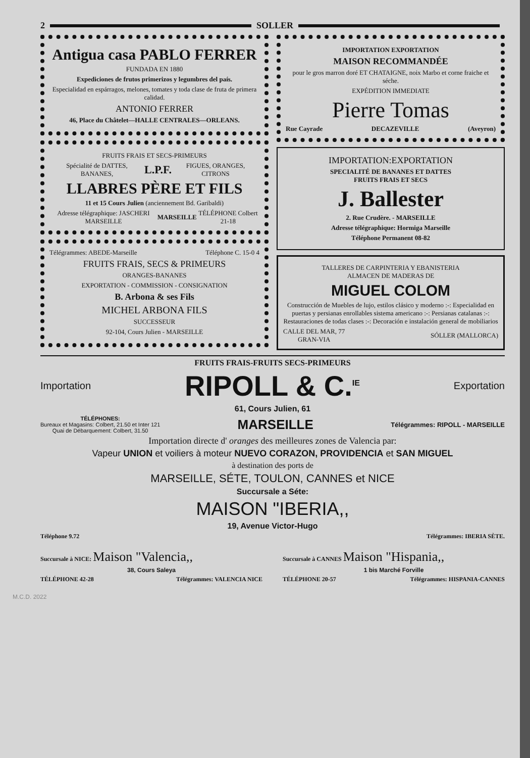2 SOLLER
Antigua casa PABLO FERRER
FUNDADA EN 1880
Expediciones de frutos primerizos y legumbres del país.
Especialidad en espárragos, melones, tomates y toda clase de fruta de primera calidad.
ANTONIO FERRER
46, Place du Châtelet—HALLE CENTRALES—ORLEANS.
FRUITS FRAIS ET SECS-PRIMEURS
Spécialité de DATTES, BANANES, L.P.F. FIGUES, ORANGES, CITRONS
LLABRES PÈRE ET FILS
11 et 15 Cours Julien (anciennement Bd. Garibaldi)
Adresse télégraphique: JASCHERI MARSEILLE MARSEILLE TÉLÉPHONE Colbert 21-18
Télégrammes: ABEDE-Marseille Téléphone C. 15-0 4
FRUITS FRAIS, SECS & PRIMEURS
ORANGES-BANANES
EXPORTATION - COMMISSION - CONSIGNATION
B. Arbona & ses Fils
MICHEL ARBONA FILS
SUCCESSEUR
92-104, Cours Julien - MARSEILLE
IMPORTATION EXPORTATION
MAISON RECOMMANDÉE
pour le gros marron doré ET CHATAIGNE, noix Marbo et corne fraiche et séche.
EXPÉDITION IMMEDIATE
Pierre Tomas
Rue Cayrade DECAZEVILLE (Aveyron)
IMPORTATION:EXPORTATION
SPECIALITÉ DE BANANES ET DATTES
FRUITS FRAIS ET SECS
J. Ballester
2. Rue Crudère. - MARSEILLE
Adresse télégraphique: Hormiga Marseille
Téléphone Permanent 08-82
TALLERES DE CARPINTERIA Y EBANISTERIA
ALMACEN DE MADERAS DE
MIGUEL COLOM
Construcción de Muebles de lujo, estilos clásico y moderno :-: Especialidad en puertas y persianas enrollables sistema americano :-: Persianas catalanas :-: Restauraciones de todas clases :-: Decoración e instalación general de mobiliarios
CALLE DEL MAR, 77
GRAN-VIA SÓLLER (MALLORCA)
FRUITS FRAIS-FRUITS SECS-PRIMEURS
Importation RIPOLL & C.<sup>IE</sup> Exportation
61, Cours Julien, 61
TÉLÉPHONES:
Bureaux et Magasins: Colbert, 21.50 et Inter 121
Quai de Débarquement: Colbert, 31.50 MARSEILLE Télégrammes: RIPOLL - MARSEILLE
Importation directe d' oranges des meilleures zones de Valencia par:
Vapeur UNION et voiliers à moteur NUEVO CORAZON, PROVIDENCIA et SAN MIGUEL
à destination des ports de
MARSEILLE, SÉTE, TOULON, CANNES et NICE
Succursale a Séte:
MAISON "IBERIA,,
19, Avenue Victor-Hugo
Téléphone 9.72 Télégrammes: IBERIA SÈTE.
Succursale à NICE: Maison "Valencia,,
38, Cours Saleya
TÉLÉPHONE 42-28 Télégrammes: VALENCIA NICE
Succursale à CANNES Maison "Hispania,,
1 bis Marché Forville
TÉLÉPHONE 20-57 Télégrammes: HISPANIA-CANNES
M.C.D. 2022